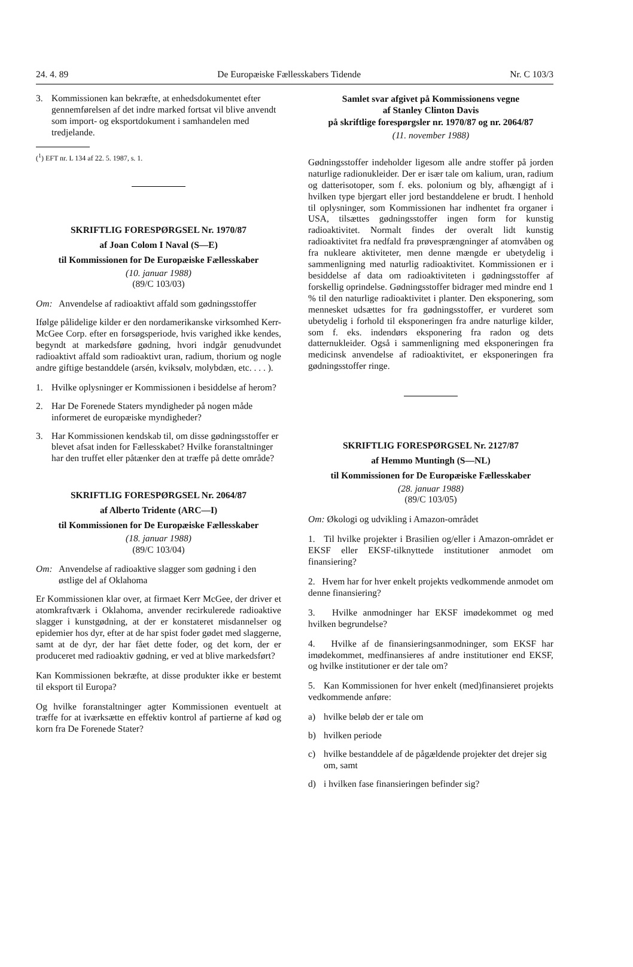24. 4. 89 De Europæiske Fællesskabers Tidende Nr. C 103/3
3. Kommissionen kan bekræfte, at enhedsdokumentet efter gennemførelsen af det indre marked fortsat vil blive anvendt som import- og eksportdokument i samhandelen med tredjelande.
(<sup>1</sup>) EFT nr. L 134 af 22. 5. 1987, s. 1.
SKRIFTLIG FORESPØRGSEL Nr. 1970/87
af Joan Colom I Naval (S—E)
til Kommissionen for De Europæiske Fællesskaber
(10. januar 1988)
(89/C 103/03)
Om: Anvendelse af radioaktivt affald som gødningsstoffer
Ifølge pålidelige kilder er den nordamerikanske virksomhed Kerr-McGee Corp. efter en forsøgsperiode, hvis varighed ikke kendes, begyndt at markedsføre gødning, hvori indgår genudvundet radioaktivt affald som radioaktivt uran, radium, thorium og nogle andre giftige bestanddele (arsén, kviksølv, molybdæn, etc. . . . ).
1. Hvilke oplysninger er Kommissionen i besiddelse af herom?
2. Har De Forenede Staters myndigheder på nogen måde informeret de europæiske myndigheder?
3. Har Kommissionen kendskab til, om disse gødningsstoffer er blevet afsat inden for Fællesskabet? Hvilke foranstaltninger har den truffet eller påtænker den at træffe på dette område?
SKRIFTLIG FORESPØRGSEL Nr. 2064/87
af Alberto Tridente (ARC—I)
til Kommissionen for De Europæiske Fællesskaber
(18. januar 1988)
(89/C 103/04)
Om: Anvendelse af radioaktive slagger som gødning i den østlige del af Oklahoma
Er Kommissionen klar over, at firmaet Kerr McGee, der driver et atomkraftværk i Oklahoma, anvender recirkulerede radioaktive slagger i kunstgødning, at der er konstateret misdannelser og epidemier hos dyr, efter at de har spist foder gødet med slaggerne, samt at de dyr, der har fået dette foder, og det korn, der er produceret med radioaktiv gødning, er ved at blive markedsført?
Kan Kommissionen bekræfte, at disse produkter ikke er bestemt til eksport til Europa?
Og hvilke foranstaltninger agter Kommissionen eventuelt at træffe for at iværksætte en effektiv kontrol af partierne af kød og korn fra De Forenede Stater?
Samlet svar afgivet på Kommissionens vegne
af Stanley Clinton Davis
på skriftlige forespørgsler nr. 1970/87 og nr. 2064/87
(11. november 1988)
Gødningsstoffer indeholder ligesom alle andre stoffer på jorden naturlige radionukleider. Der er især tale om kalium, uran, radium og datterisotoper, som f. eks. polonium og bly, afhængigt af i hvilken type bjergart eller jord bestanddelene er brudt. I henhold til oplysninger, som Kommissionen har indhentet fra organer i USA, tilsættes gødningsstoffer ingen form for kunstig radioaktivitet. Normalt findes der overalt lidt kunstig radioaktivitet fra nedfald fra prøvesprængninger af atomvåben og fra nukleare aktiviteter, men denne mængde er ubetydelig i sammenligning med naturlig radioaktivitet. Kommissionen er i besiddelse af data om radioaktiviteten i gødningsstoffer af forskellig oprindelse. Gødningsstoffer bidrager med mindre end 1 % til den naturlige radioaktivitet i planter. Den eksponering, som mennesket udsættes for fra gødningsstoffer, er vurderet som ubetydelig i forhold til eksponeringen fra andre naturlige kilder, som f. eks. indendørs eksponering fra radon og dets datternukleider. Også i sammenligning med eksponeringen fra medicinsk anvendelse af radioaktivitet, er eksponeringen fra gødningsstoffer ringe.
SKRIFTLIG FORESPØRGSEL Nr. 2127/87
af Hemmo Muntingh (S—NL)
til Kommissionen for De Europæiske Fællesskaber
(28. januar 1988)
(89/C 103/05)
Om: Økologi og udvikling i Amazon-området
1. Til hvilke projekter i Brasilien og/eller i Amazon-området er EKSF eller EKSF-tilknyttede institutioner anmodet om finansiering?
2. Hvem har for hver enkelt projekts vedkommende anmodet om denne finansiering?
3. Hvilke anmodninger har EKSF imødekommet og med hvilken begrundelse?
4. Hvilke af de finansieringsanmodninger, som EKSF har imødekommet, medfinansieres af andre institutioner end EKSF, og hvilke institutioner er der tale om?
5. Kan Kommissionen for hver enkelt (med)finansieret projekts vedkommende anføre:
a) hvilke beløb der er tale om
b) hvilken periode
c) hvilke bestanddele af de pågældende projekter det drejer sig om, samt
d) i hvilken fase finansieringen befinder sig?